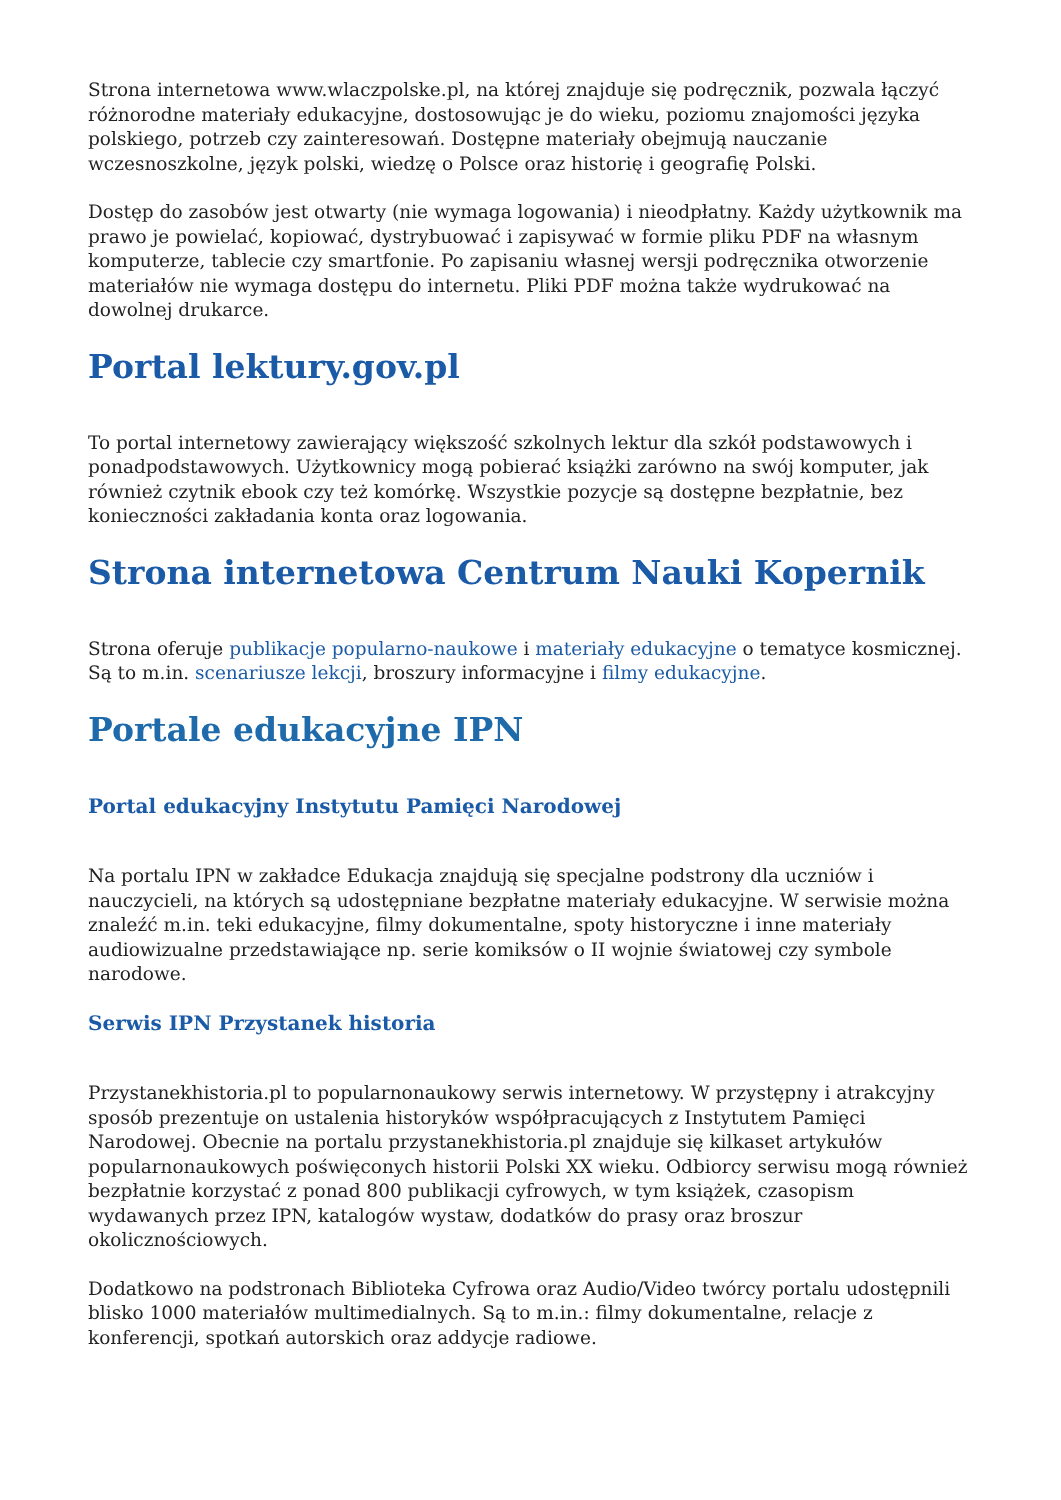Strona internetowa www.wlaczpolske.pl, na której znajduje się podręcznik, pozwala łączyć różnorodne materiały edukacyjne, dostosowując je do wieku, poziomu znajomości języka polskiego, potrzeb czy zainteresowań. Dostępne materiały obejmują nauczanie wczesnoszkolne, język polski, wiedzę o Polsce oraz historię i geografię Polski.
Dostęp do zasobów jest otwarty (nie wymaga logowania) i nieodpłatny. Każdy użytkownik ma prawo je powielać, kopiować, dystrybuować i zapisywać w formie pliku PDF na własnym komputerze, tablecie czy smartfonie. Po zapisaniu własnej wersji podręcznika otworzenie materiałów nie wymaga dostępu do internetu. Pliki PDF można także wydrukować na dowolnej drukarce.
Portal lektury.gov.pl
To portal internetowy zawierający większość szkolnych lektur dla szkół podstawowych i ponadpodstawowych. Użytkownicy mogą pobierać książki zarówno na swój komputer, jak również czytnik ebook czy też komórkę. Wszystkie pozycje są dostępne bezpłatnie, bez konieczności zakładania konta oraz logowania.
Strona internetowa Centrum Nauki Kopernik
Strona oferuje publikacje popularno-naukowe i materiały edukacyjne o tematyce kosmicznej. Są to m.in. scenariusze lekcji, broszury informacyjne i filmy edukacyjne.
Portale edukacyjne IPN
Portal edukacyjny Instytutu Pamięci Narodowej
Na portalu IPN w zakładce Edukacja znajdują się specjalne podstrony dla uczniów i nauczycieli, na których są udostępniane bezpłatne materiały edukacyjne. W serwisie można znaleźć m.in. teki edukacyjne, filmy dokumentalne, spoty historyczne i inne materiały audiowizualne przedstawiające np. serie komiksów o II wojnie światowej czy symbole narodowe.
Serwis IPN Przystanek historia
Przystanekhistoria.pl to popularnonaukowy serwis internetowy. W przystępny i atrakcyjny sposób prezentuje on ustalenia historyków współpracujących z Instytutem Pamięci Narodowej. Obecnie na portalu przystanekhistoria.pl znajduje się kilkaset artykułów popularnonaukowych poświęconych historii Polski XX wieku. Odbiorcy serwisu mogą również bezpłatnie korzystać z ponad 800 publikacji cyfrowych, w tym książek, czasopism wydawanych przez IPN, katalogów wystaw, dodatków do prasy oraz broszur okolicznościowych.
Dodatkowo na podstronach Biblioteka Cyfrowa oraz Audio/Video twórcy portalu udostępnili blisko 1000 materiałów multimedialnych. Są to m.in.: filmy dokumentalne, relacje z konferencji, spotkań autorskich oraz addycje radiowe.